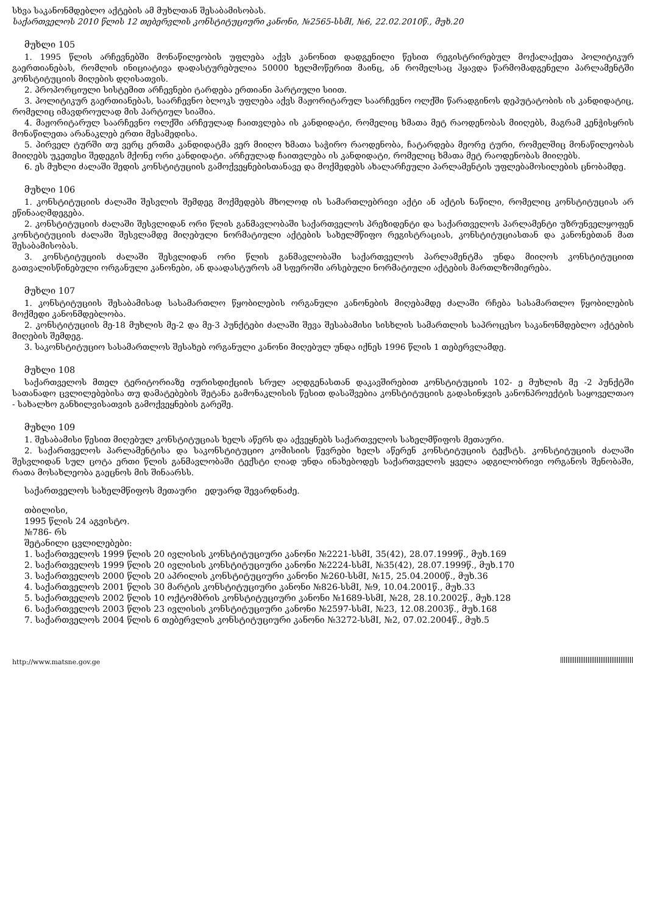სხვა საკანონმდებლო აქტების ამ მუხლთან შესაბამისობას.
საქართველოს 2010 წლის 12 თებერვლის კონსტიტუციური კანონი, №2565-სსმI, №6, 22.02.2010წ., მუხ.20
მუხლი 105
1. 1995 წლის არჩევნებში მონაწილეობის უფლება აქვს კანონით დადგენილი წესით რეგისტრირებულ მოქალაქეთა პოლიტიკურ გაერთიანებას, რომლის ინიციატივა დადასტურებულია 50000 ხელმოწერით მაინც, ან რომელსაც ჰყავდა წარმომადგენელი პარლამენტში კონსტიტუციის მიღების დღისათვის.
2. პროპორციული სისტემით არჩევნები ტარდება ერთიანი პარტიული სიით.
3. პოლიტიკურ გაერთიანებას, საარჩევნო ბლოკს უფლება აქვს მაჟორიტარულ საარჩევნო ოლქში წარადგინოს დეპუტატობის ის კანდიდატიც, რომელიც იმავდროულად მის პარტიულ სიაშია.
4. მაჟორიტარულ საარჩევნო ოლქში არჩეულად ჩაითვლება ის კანდიდატი, რომელიც ხმათა მეტ რაოდენობას მიიღებს, მაგრამ კენჭისყრის მონაწილეთა არანაკლებ ერთი მესამედისა.
5. პირველ ტურში თუ ვერც ერთმა კანდიდატმა ვერ მიიღო ხმათა საჭირო რაოდენობა, ჩატარდება მეორე ტური, რომელშიც მონაწილეობას მიიღებს უკეთესი შედეგის მქონე ორი კანდიდატი. არჩეულად ჩაითვლება ის კანდიდატი, რომელიც ხმათა მეტ რაოდენობას მიიღებს.
6. ეს მუხლი ძალაში შედის კონსტიტუციის გამოქვეყნებისთანავე და მოქმედებს ახალარჩეული პარლამენტის უფლებამოსილების ცნობამდე.
მუხლი 106
1. კონსტიტუციის ძალაში შესვლის შემდეგ მოქმედებს მხოლოდ ის სამართლებრივი აქტი ან აქტის ნაწილი, რომელიც კონსტიტუციას არ ეწინააღმდეგება.
2. კონსტიტუციის ძალაში შესვლიდან ორი წლის განმავლობაში საქართველოს პრეზიდენტი და საქართველოს პარლამენტი უზრუნველყოფენ კონსტიტუციის ძალაში შესვლამდე მიღებული ნორმატიული აქტების სახელმწიფო რეგისტრაციას, კონსტიტუციასთან და კანონებთან მათ შესაბამისობას.
3. კონსტიტუციის ძალაში შესვლიდან ორი წლის განმავლობაში საქართველოს პარლამენტმა უნდა მიიღოს კონსტიტუციით გათვალისწინებული ორგანული კანონები, ან დაადასტუროს ამ სფეროში არსებული ნორმატიული აქტების მართლზომიერება.
მუხლი 107
1. კონსტიტუციის შესაბამისად სასამართლო წყობილების ორგანული კანონების მიღებამდე ძალაში რჩება სასამართლო წყობილების მოქმედი კანონმდებლობა.
2. კონსტიტუციის მე-18 მუხლის მე-2 და მე-3 პუნქტები ძალაში შევა შესაბამისი სისხლის სამართლის საპროცესო საკანონმდებლო აქტების მიღების შემდეგ.
3. საკონსტიტუციო სასამართლოს შესახებ ორგანული კანონი მიღებულ უნდა იქნეს 1996 წლის 1 თებერვლამდე.
მუხლი 108
საქართველოს მთელ ტერიტორიაზე იურისდიქციის სრულ აღდგენასთან დაკავშირებით კონსტიტუციის 102- ე მუხლის მე -2 პუნქტში სათანადო ცვლილებებისა თუ დამატებების შეტანა გამონაკლისის წესით დასაშვებია კონსტიტუციის გადასინჯვის კანონპროექტის საყოველთაო - სახალხო განხილვისათვის გამოქვეყნების გარეშე.
მუხლი 109
1. შესაბამისი წესით მიღებულ კონსტიტუციას ხელს აწერს და აქვეყნებს საქართველოს სახელმწიფოს მეთაური.
2. საქართველოს პარლამენტისა და საკონსტიტუციო კომისიის წევრები ხელს აწერენ კონსტიტუციის ტექსტს. კონსტიტუციის ძალაში შესვლიდან სულ ცოტა ერთი წლის განმავლობაში ტექსტი ღიად უნდა ინახებოდეს საქართველოს ყველა ადგილობრივი ორგანოს შენობაში, რათა მოსახლეობა გაეცნოს მის შინაარსს.
საქართველოს სახელმწიფოს მეთაური ედუარდ შევარდნაძე.
თბილისი,
1995 წლის 24 აგვისტო.
№786- რს
შეტანილი ცვლილებები:
1. საქართველოს 1999 წლის 20 ივლისის კონსტიტუციური კანონი №2221-სსმI, 35(42), 28.07.1999წ., მუხ.169
2. საქართველოს 1999 წლის 20 ივლისის კონსტიტუციური კანონი №2224-სსმI, №35(42), 28.07.1999წ., მუხ.170
3. საქართველოს 2000 წლის 20 აპრილის კონსტიტუციური კანონი №260-სსმI, №15, 25.04.2000წ., მუხ.36
4. საქართველოს 2001 წლის 30 მარტის კონსტიტუციური კანონი №826-სსმI, №9, 10.04.2001წ., მუხ.33
5. საქართველოს 2002 წლის 10 ოქტომბრის კონსტიტუციური კანონი №1689-სსმI, №28, 28.10.2002წ., მუხ.128
6. საქართველოს 2003 წლის 23 ივლისის კონსტიტუციური კანონი №2597-სსმI, №23, 12.08.2003წ., მუხ.168
7. საქართველოს 2004 წლის 6 თებერვლის კონსტიტუციური კანონი №3272-სსმI, №2, 07.02.2004წ., მუხ.5
http://www.matsne.gov.ge